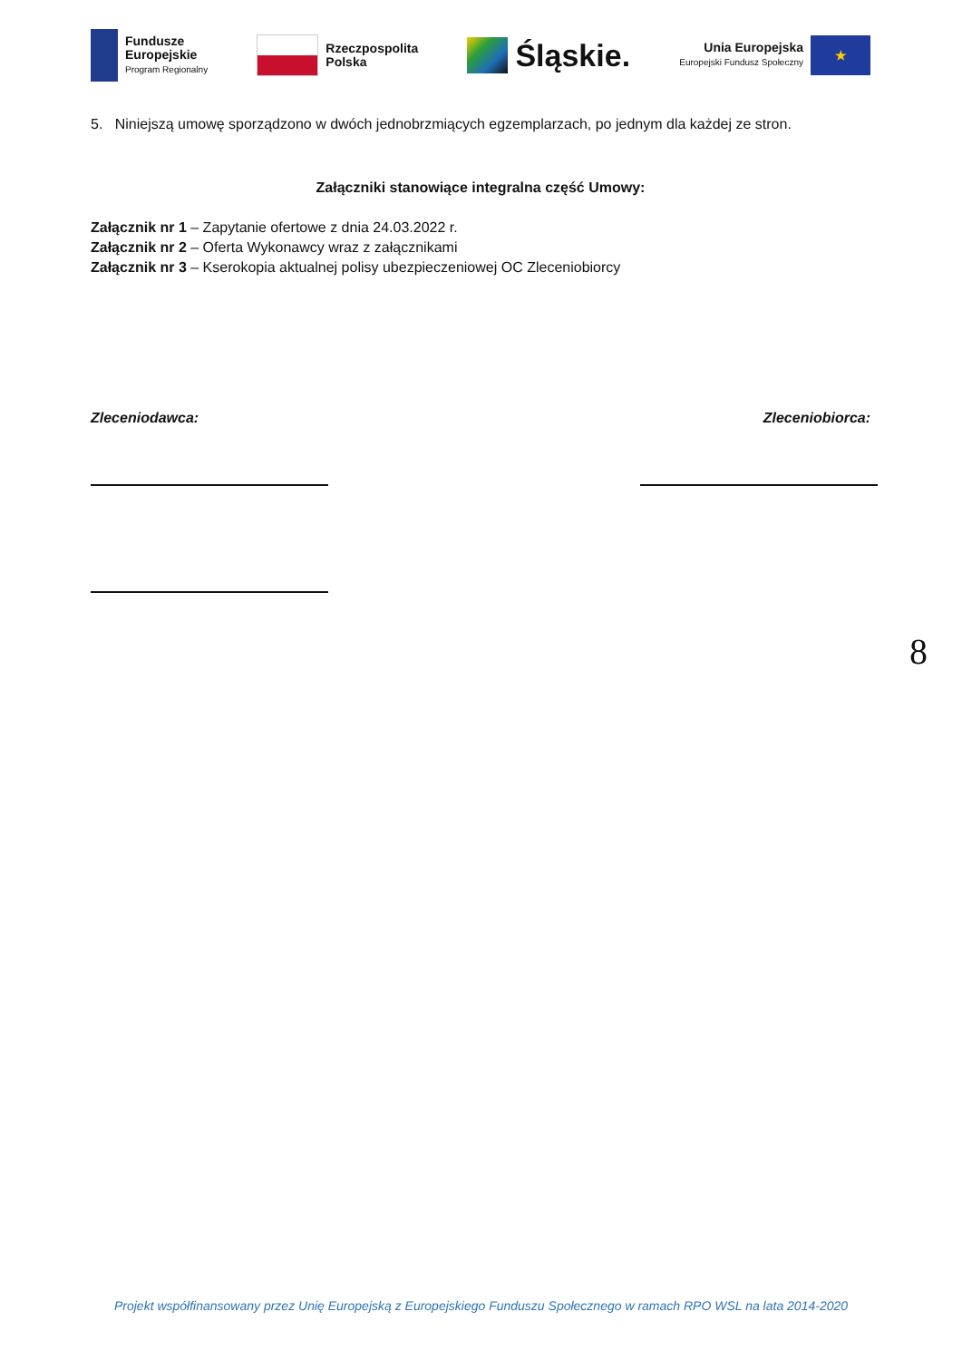Fundusze
Europejskie
Program Regionalny
Rzeczpospolita
Polska
Śląskie.
Unia Europejska
Europejski Fundusz Społeczny
★
5. Niniejszą umowę sporządzono w dwóch jednobrzmiących egzemplarzach, po jednym dla każdej ze stron.
Załączniki stanowiące integralna część Umowy:
Załącznik nr 1 – Zapytanie ofertowe z dnia 24.03.2022 r.
Załącznik nr 2 – Oferta Wykonawcy wraz z załącznikami
Załącznik nr 3 – Kserokopia aktualnej polisy ubezpieczeniowej OC Zleceniobiorcy
Zleceniodawca: Zleceniobiorca:
8
Projekt współfinansowany przez Unię Europejską z Europejskiego Funduszu Społecznego w ramach RPO WSL na lata 2014-2020